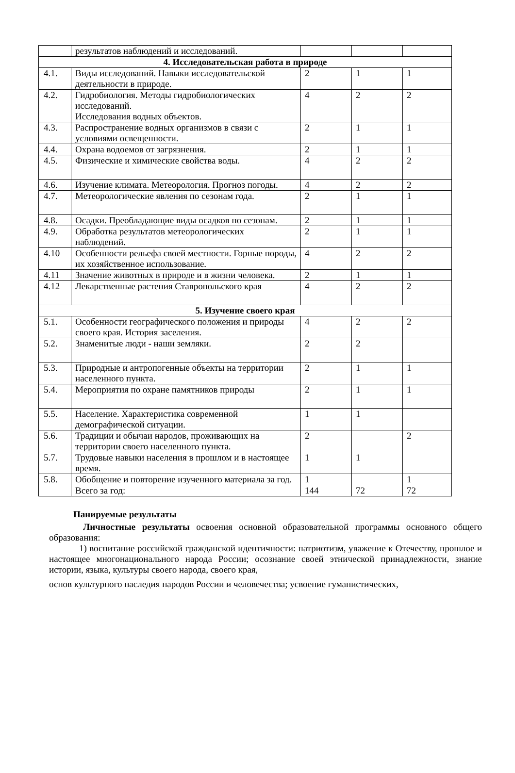| | результатов наблюдений и исследований. | | | |
| 4. Исследовательская работа в природе | | | | |
| 4.1. | Виды исследований. Навыки исследовательской деятельности в природе. | 2 | 1 | 1 |
| 4.2. | Гидробиология. Методы гидробиологических исследований. Исследования водных объектов. | 4 | 2 | 2 |
| 4.3. | Распространение водных организмов в связи с условиями освещенности. | 2 | 1 | 1 |
| 4.4. | Охрана водоемов от загрязнения. | 2 | 1 | 1 |
| 4.5. | Физические и химические свойства воды. | 4 | 2 | 2 |
| 4.6. | Изучение климата. Метеорология. Прогноз погоды. | 4 | 2 | 2 |
| 4.7. | Метеорологические явления по сезонам года. | 2 | 1 | 1 |
| 4.8. | Осадки. Преобладающие виды осадков по сезонам. | 2 | 1 | 1 |
| 4.9. | Обработка результатов метеорологических наблюдений. | 2 | 1 | 1 |
| 4.10 | Особенности рельефа своей местности. Горные породы, их хозяйственное использование. | 4 | 2 | 2 |
| 4.11 | Значение животных в природе и в жизни человека. | 2 | 1 | 1 |
| 4.12 | Лекарственные растения Ставропольского края | 4 | 2 | 2 |
| 5. Изучение своего края | | | | |
| 5.1. | Особенности географического положения и природы своего края. История заселения. | 4 | 2 | 2 |
| 5.2. | Знаменитые люди - наши земляки. | 2 | 2 | |
| 5.3. | Природные и антропогенные объекты на территории населенного пункта. | 2 | 1 | 1 |
| 5.4. | Мероприятия по охране памятников природы | 2 | 1 | 1 |
| 5.5. | Население. Характеристика современной демографической ситуации. | 1 | 1 | |
| 5.6. | Традиции и обычаи народов, проживающих на территории своего населенного пункта. | 2 | | 2 |
| 5.7. | Трудовые навыки населения в прошлом и в настоящее время. | 1 | 1 | |
| 5.8. | Обобщение и повторение изученного материала за год. | 1 | | 1 |
| | Всего за год: | 144 | 72 | 72 |
Панируемые результаты
Личностные результаты освоения основной образовательной программы основного общего образования:
1) воспитание российской гражданской идентичности: патриотизм, уважение к Отечеству, прошлое и настоящее многонационального народа России; осознание своей этнической принадлежности, знание истории, языка, культуры своего народа, своего края,
основ культурного наследия народов России и человечества; усвоение гуманистических,